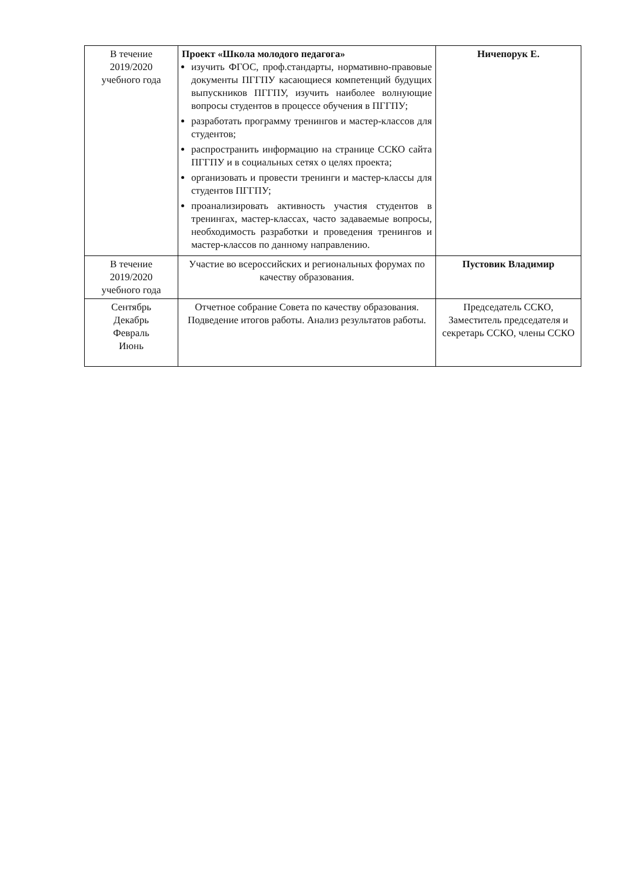| В течение 2019/2020 учебного года | Проект «Школа молодого педагога» изучить ФГОС, проф.стандарты, нормативно-правовые документы ПГГПУ касающиеся компетенций будущих выпускников ПГГПУ, изучить наиболее волнующие вопросы студентов в процессе обучения в ПГГПУ; разработать программу тренингов и мастер-классов для студентов; распространить информацию на странице ССКО сайта ПГГПУ и в социальных сетях о целях проекта; организовать и провести тренинги и мастер-классы для студентов ПГГПУ; проанализировать активность участия студентов в тренингах, мастер-классах, часто задаваемые вопросы, необходимость разработки и проведения тренингов и мастер-классов по данному направлению. | Ничепорук Е. |
| В течение 2019/2020 учебного года | Участие во всероссийских и региональных форумах по качеству образования. | Пустовик Владимир |
| Сентябрь Декабрь Февраль Июнь | Отчетное собрание Совета по качеству образования. Подведение итогов работы. Анализ результатов работы. | Председатель ССКО, Заместитель председателя и секретарь ССКО, члены ССКО |